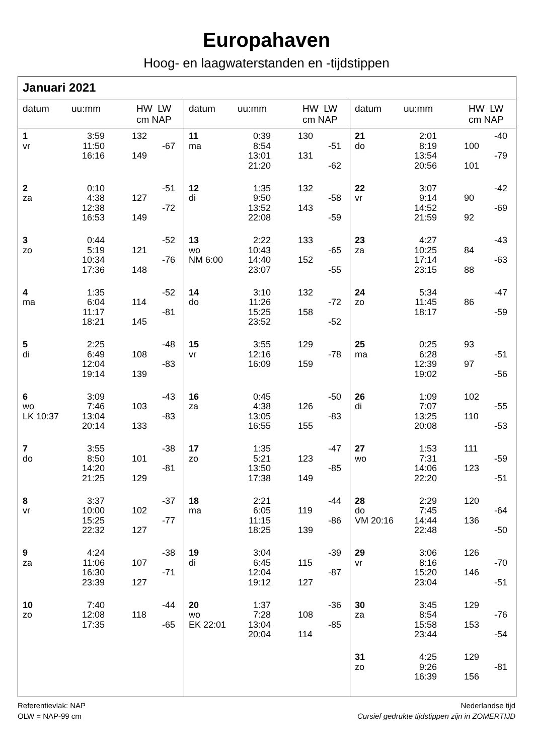Europahaven
Hoog- en laagwaterstanden en -tijdstippen
Januari 2021
datum uu:mm HW LW
cm NAP
| 1 | 3:59 | 132 | |
| vr | 11:50 | | -67 |
| | 16:16 | 149 | |
| 2 | 0:10 | | -51 |
| za | 4:38 | 127 | |
| | 12:38 | | -72 |
| | 16:53 | 149 | |
| 3 | 0:44 | | -52 |
| zo | 5:19 | 121 | |
| | 10:34 | | -76 |
| | 17:36 | 148 | |
| 4 | 1:35 | | -52 |
| ma | 6:04 | 114 | |
| | 11:17 | | -81 |
| | 18:21 | 145 | |
| 5 | 2:25 | | -48 |
| di | 6:49 | 108 | |
| | 12:04 | | -83 |
| | 19:14 | 139 | |
| 6 | 3:09 | | -43 |
| wo | 7:46 | 103 | |
| LK 10:37 | 13:04 | | -83 |
| | 20:14 | 133 | |
| 7 | 3:55 | | -38 |
| do | 8:50 | 101 | |
| | 14:20 | | -81 |
| | 21:25 | 129 | |
| 8 | 3:37 | | -37 |
| vr | 10:00 | 102 | |
| | 15:25 | | -77 |
| | 22:32 | 127 | |
| 9 | 4:24 | | -38 |
| za | 11:06 | 107 | |
| | 16:30 | | -71 |
| | 23:39 | 127 | |
| 10 | 7:40 | | -44 |
| zo | 12:08 | 118 | |
| | 17:35 | | -65 |
datum uu:mm HW LW
cm NAP
| 11 | 0:39 | 130 | |
| ma | 8:54 | | -51 |
| | 13:01 | 131 | |
| | 21:20 | | -62 |
| 12 | 1:35 | 132 | |
| di | 9:50 | | -58 |
| | 13:52 | 143 | |
| | 22:08 | | -59 |
| 13 | 2:22 | 133 | |
| wo | 10:43 | | -65 |
| NM 6:00 | 14:40 | 152 | |
| | 23:07 | | -55 |
| 14 | 3:10 | 132 | |
| do | 11:26 | | -72 |
| | 15:25 | 158 | |
| | 23:52 | | -52 |
| 15 | 3:55 | 129 | |
| vr | 12:16 | | -78 |
| | 16:09 | 159 | |
| 16 | 0:45 | | -50 |
| za | 4:38 | 126 | |
| | 13:05 | | -83 |
| | 16:55 | 155 | |
| 17 | 1:35 | | -47 |
| zo | 5:21 | 123 | |
| | 13:50 | | -85 |
| | 17:38 | 149 | |
| 18 | 2:21 | | -44 |
| ma | 6:05 | 119 | |
| | 11:15 | | -86 |
| | 18:25 | 139 | |
| 19 | 3:04 | | -39 |
| di | 6:45 | 115 | |
| | 12:04 | | -87 |
| | 19:12 | 127 | |
| 20 | 1:37 | | -36 |
| wo | 7:28 | 108 | |
| EK 22:01 | 13:04 | | -85 |
| | 20:04 | 114 | |
datum uu:mm HW LW
cm NAP
| 21 | 2:01 | | -40 |
| do | 8:19 | 100 | |
| | 13:54 | | -79 |
| | 20:56 | 101 | |
| 22 | 3:07 | | -42 |
| vr | 9:14 | 90 | |
| | 14:52 | | -69 |
| | 21:59 | 92 | |
| 23 | 4:27 | | -43 |
| za | 10:25 | 84 | |
| | 17:14 | | -63 |
| | 23:15 | 88 | |
| 24 | 5:34 | | -47 |
| zo | 11:45 | 86 | |
| | 18:17 | | -59 |
| 25 | 0:25 | 93 | |
| ma | 6:28 | | -51 |
| | 12:39 | 97 | |
| | 19:02 | | -56 |
| 26 | 1:09 | 102 | |
| di | 7:07 | | -55 |
| | 13:25 | 110 | |
| | 20:08 | | -53 |
| 27 | 1:53 | 111 | |
| wo | 7:31 | | -59 |
| | 14:06 | 123 | |
| | 22:20 | | -51 |
| 28 | 2:29 | 120 | |
| do | 7:45 | | -64 |
| VM 20:16 | 14:44 | 136 | |
| | 22:48 | | -50 |
| 29 | 3:06 | 126 | |
| vr | 8:16 | | -70 |
| | 15:20 | 146 | |
| | 23:04 | | -51 |
| 30 | 3:45 | 129 | |
| za | 8:54 | | -76 |
| | 15:58 | 153 | |
| | 23:44 | | -54 |
| 31 | 4:25 | 129 | |
| zo | 9:26 | | -81 |
| | 16:39 | 156 | |
Referentievlak: NAP
OLW = NAP-99 cm
Nederlandse tijd
Cursief gedrukte tijdstippen zijn in ZOMERTIJD